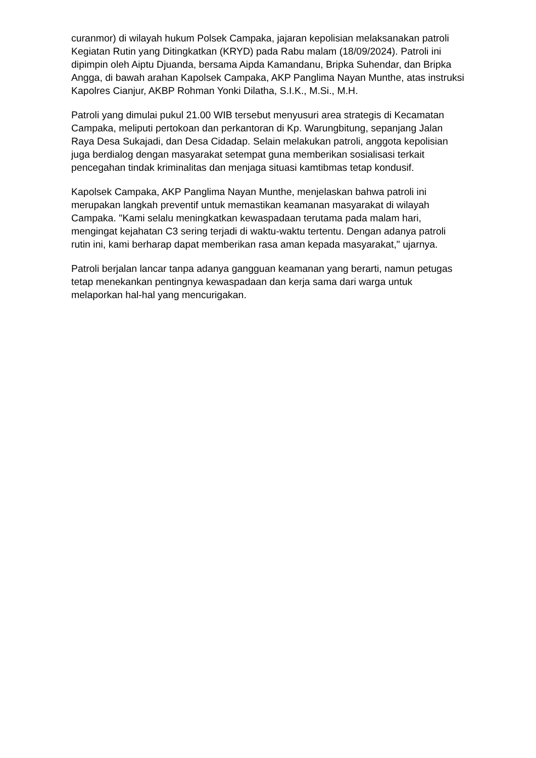curanmor) di wilayah hukum Polsek Campaka, jajaran kepolisian melaksanakan patroli Kegiatan Rutin yang Ditingkatkan (KRYD) pada Rabu malam (18/09/2024). Patroli ini dipimpin oleh Aiptu Djuanda, bersama Aipda Kamandanu, Bripka Suhendar, dan Bripka Angga, di bawah arahan Kapolsek Campaka, AKP Panglima Nayan Munthe, atas instruksi Kapolres Cianjur, AKBP Rohman Yonki Dilatha, S.I.K., M.Si., M.H.
Patroli yang dimulai pukul 21.00 WIB tersebut menyusuri area strategis di Kecamatan Campaka, meliputi pertokoan dan perkantoran di Kp. Warungbitung, sepanjang Jalan Raya Desa Sukajadi, dan Desa Cidadap. Selain melakukan patroli, anggota kepolisian juga berdialog dengan masyarakat setempat guna memberikan sosialisasi terkait pencegahan tindak kriminalitas dan menjaga situasi kamtibmas tetap kondusif.
Kapolsek Campaka, AKP Panglima Nayan Munthe, menjelaskan bahwa patroli ini merupakan langkah preventif untuk memastikan keamanan masyarakat di wilayah Campaka. "Kami selalu meningkatkan kewaspadaan terutama pada malam hari, mengingat kejahatan C3 sering terjadi di waktu-waktu tertentu. Dengan adanya patroli rutin ini, kami berharap dapat memberikan rasa aman kepada masyarakat," ujarnya.
Patroli berjalan lancar tanpa adanya gangguan keamanan yang berarti, namun petugas tetap menekankan pentingnya kewaspadaan dan kerja sama dari warga untuk melaporkan hal-hal yang mencurigakan.